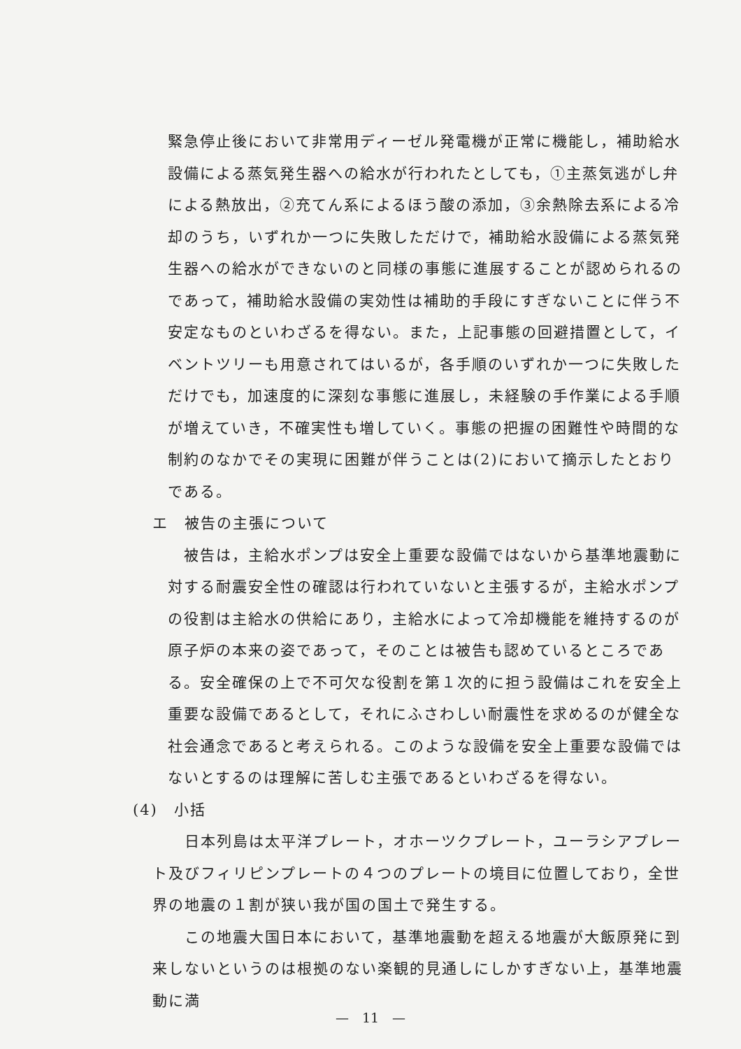緊急停止後において非常用ディーゼル発電機が正常に機能し，補助給水設備による蒸気発生器への給水が行われたとしても，①主蒸気逃がし弁による熱放出，②充てん系によるほう酸の添加，③余熱除去系による冷却のうち，いずれか一つに失敗しただけで，補助給水設備による蒸気発生器への給水ができないのと同様の事態に進展することが認められるのであって，補助給水設備の実効性は補助的手段にすぎないことに伴う不安定なものといわざるを得ない。また，上記事態の回避措置として，イベントツリーも用意されてはいるが，各手順のいずれか一つに失敗しただけでも，加速度的に深刻な事態に進展し，未経験の手作業による手順が増えていき，不確実性も増していく。事態の把握の困難性や時間的な制約のなかでその実現に困難が伴うことは(2)において摘示したとおりである。
エ　被告の主張について
　被告は，主給水ポンプは安全上重要な設備ではないから基準地震動に対する耐震安全性の確認は行われていないと主張するが，主給水ポンプの役割は主給水の供給にあり，主給水によって冷却機能を維持するのが原子炉の本来の姿であって，そのことは被告も認めているところである。安全確保の上で不可欠な役割を第１次的に担う設備はこれを安全上重要な設備であるとして，それにふさわしい耐震性を求めるのが健全な社会通念であると考えられる。このような設備を安全上重要な設備ではないとするのは理解に苦しむ主張であるといわざるを得ない。
(4)　小括
　　日本列島は太平洋プレート，オホーツクプレート，ユーラシアプレート及びフィリピンプレートの４つのプレートの境目に位置しており，全世界の地震の１割が狭い我が国の国土で発生する。
　　この地震大国日本において，基準地震動を超える地震が大飯原発に到来しないというのは根拠のない楽観的見通しにしかすぎない上，基準地震動に満
—　11　—